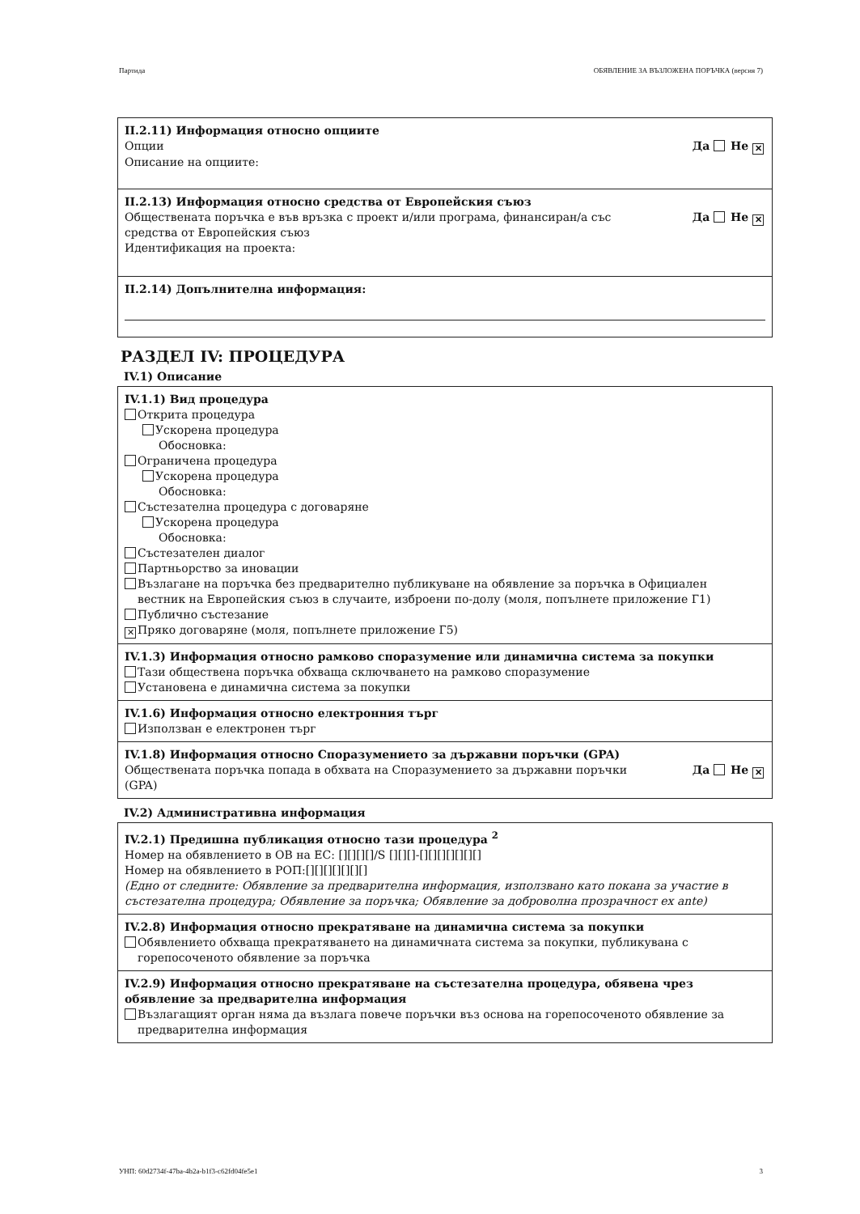Партида ОБЯВЛЕНИЕ ЗА ВЪЗЛОЖЕНА ПОРЪЧКА (версия 7)
II.2.11) Информация относно опциите
Опции Да Не ✕
Описание на опциите:
II.2.13) Информация относно средства от Европейския съюз
Обществената поръчка е във връзка с проект и/или програма, финансиран/а със
средства от Европейския съюз Да Не ✕
Идентификация на проекта:
II.2.14) Допълнителна информация:
РАЗДЕЛ IV: ПРОЦЕДУРА
IV.1) Описание
IV.1.1) Вид процедура
Открита процедура
Ускорена процедура
Обосновка:
Ограничена процедура
Ускорена процедура
Обосновка:
Състезателна процедура с договаряне
Ускорена процедура
Обосновка:
Състезателен диалог
Партньорство за иновации
Възлагане на поръчка без предварително публикуване на обявление за поръчка в Официален
вестник на Европейския съюз в случаите, изброени по-долу (моля, попълнете приложение Г1)
Публично състезание
✕ Пряко договаряне (моля, попълнете приложение Г5)
IV.1.3) Информация относно рамково споразумение или динамична система за покупки
Тази обществена поръчка обхваща сключването на рамково споразумение
Установена е динамична система за покупки
IV.1.6) Информация относно електронния търг
Използван е електронен търг
IV.1.8) Информация относно Споразумението за държавни поръчки (GPA)
Обществената поръчка попада в обхвата на Споразумението за държавни поръчки
(GPA) Да Не ✕
IV.2) Административна информация
IV.2.1) Предишна публикация относно тази процедура <sup>2</sup>
Номер на обявлението в ОВ на ЕС: [][][][]/S [][][]-[][][][][][][]
Номер на обявлението в РОП:[][][][][][][]
(Едно от следните: Обявление за предварителна информация, използвано като покана за участие в състезателна процедура; Обявление за поръчка; Обявление за доброволна прозрачност ex ante)
IV.2.8) Информация относно прекратяване на динамична система за покупки
Обявлението обхваща прекратяването на динамичната система за покупки, публикувана с
горепосоченото обявление за поръчка
IV.2.9) Информация относно прекратяване на състезателна процедура, обявена чрез обявление за предварителна информация
Възлагащият орган няма да възлага повече поръчки въз основа на горепосоченото обявление за
предварителна информация
УНП: 60d2734f-47ba-4b2a-b1f3-c62fd04fe5e1 3